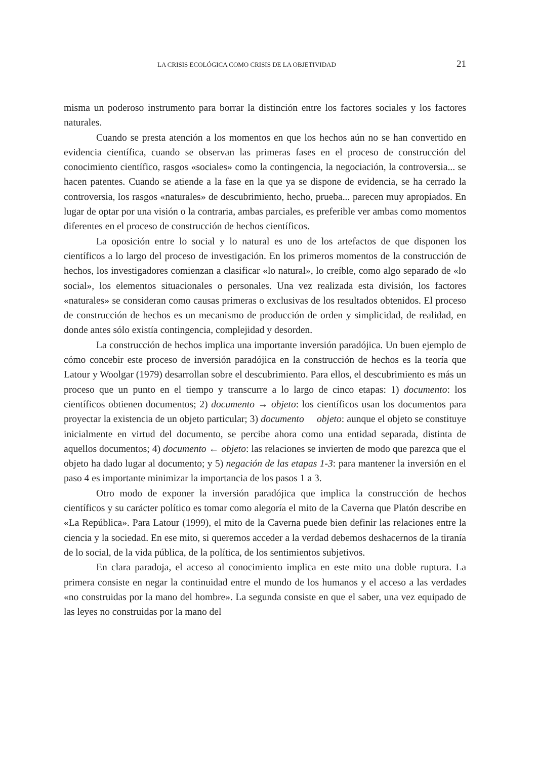LA CRISIS ECOLÓGICA COMO CRISIS DE LA OBJETIVIDAD 21
misma un poderoso instrumento para borrar la distinción entre los factores sociales y los factores naturales.
Cuando se presta atención a los momentos en que los hechos aún no se han convertido en evidencia científica, cuando se observan las primeras fases en el proceso de construcción del conocimiento científico, rasgos «sociales» como la contingencia, la negociación, la controversia... se hacen patentes. Cuando se atiende a la fase en la que ya se dispone de evidencia, se ha cerrado la controversia, los rasgos «naturales» de descubrimiento, hecho, prueba... parecen muy apropiados. En lugar de optar por una visión o la contraria, ambas parciales, es preferible ver ambas como momentos diferentes en el proceso de construcción de hechos científicos.
La oposición entre lo social y lo natural es uno de los artefactos de que disponen los científicos a lo largo del proceso de investigación. En los primeros momentos de la construcción de hechos, los investigadores comienzan a clasificar «lo natural», lo creíble, como algo separado de «lo social», los elementos situacionales o personales. Una vez realizada esta división, los factores «naturales» se consideran como causas primeras o exclusivas de los resultados obtenidos. El proceso de construcción de hechos es un mecanismo de producción de orden y simplicidad, de realidad, en donde antes sólo existía contingencia, complejidad y desorden.
La construcción de hechos implica una importante inversión paradójica. Un buen ejemplo de cómo concebir este proceso de inversión paradójica en la construcción de hechos es la teoría que Latour y Woolgar (1979) desarrollan sobre el descubrimiento. Para ellos, el descubrimiento es más un proceso que un punto en el tiempo y transcurre a lo largo de cinco etapas: 1) documento: los científicos obtienen documentos; 2) documento → objeto: los científicos usan los documentos para proyectar la existencia de un objeto particular; 3) documento objeto: aunque el objeto se constituye inicialmente en virtud del documento, se percibe ahora como una entidad separada, distinta de aquellos documentos; 4) documento ← objeto: las relaciones se invierten de modo que parezca que el objeto ha dado lugar al documento; y 5) negación de las etapas 1-3: para mantener la inversión en el paso 4 es importante minimizar la importancia de los pasos 1 a 3.
Otro modo de exponer la inversión paradójica que implica la construcción de hechos científicos y su carácter político es tomar como alegoría el mito de la Caverna que Platón describe en «La República». Para Latour (1999), el mito de la Caverna puede bien definir las relaciones entre la ciencia y la sociedad. En ese mito, si queremos acceder a la verdad debemos deshacernos de la tiranía de lo social, de la vida pública, de la política, de los sentimientos subjetivos.
En clara paradoja, el acceso al conocimiento implica en este mito una doble ruptura. La primera consiste en negar la continuidad entre el mundo de los humanos y el acceso a las verdades «no construidas por la mano del hombre». La segunda consiste en que el saber, una vez equipado de las leyes no construidas por la mano del